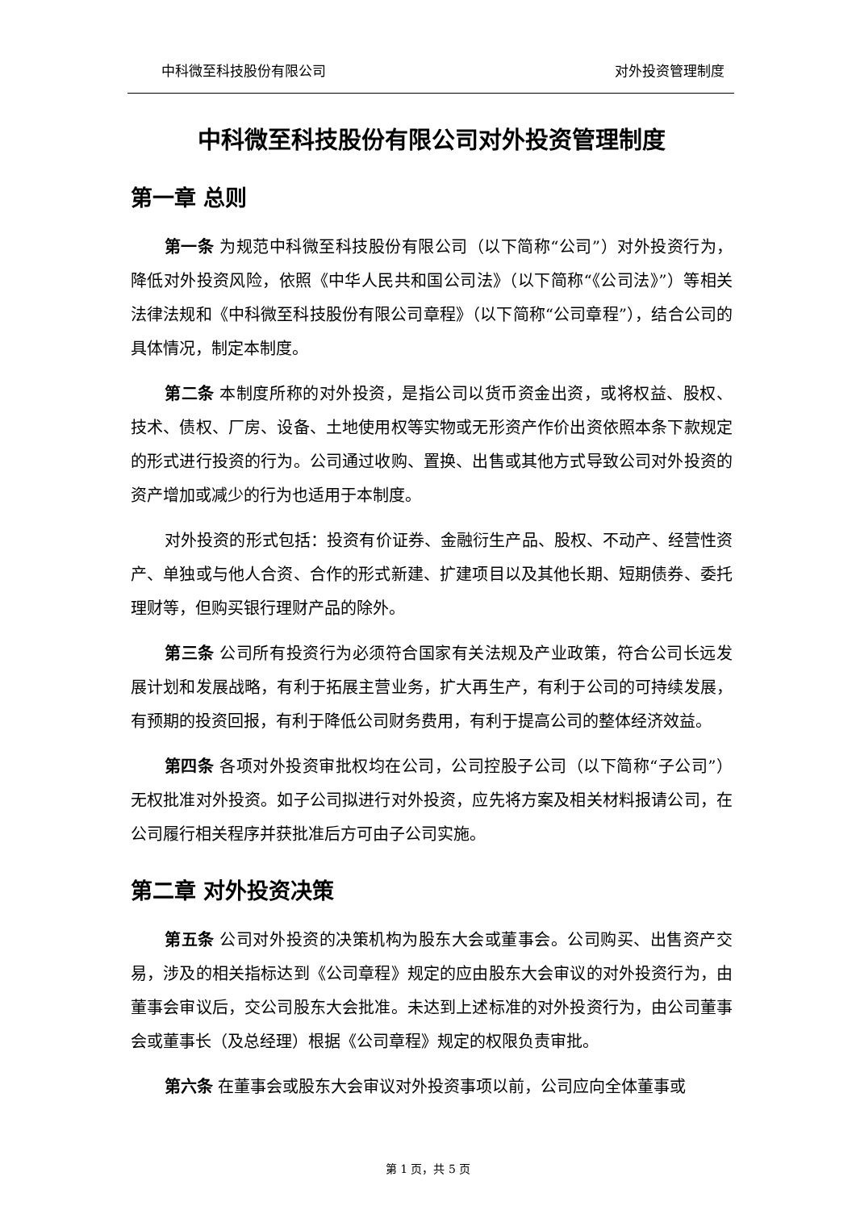中科微至科技股份有限公司 对外投资管理制度
中科微至科技股份有限公司对外投资管理制度
第一章 总则
第一条 为规范中科微至科技股份有限公司（以下简称“公司”）对外投资行为，降低对外投资风险，依照《中华人民共和国公司法》（以下简称“《公司法》”）等相关法律法规和《中科微至科技股份有限公司章程》（以下简称“公司章程”），结合公司的具体情况，制定本制度。
第二条 本制度所称的对外投资，是指公司以货币资金出资，或将权益、股权、技术、债权、厂房、设备、土地使用权等实物或无形资产作价出资依照本条下款规定的形式进行投资的行为。公司通过收购、置换、出售或其他方式导致公司对外投资的资产增加或减少的行为也适用于本制度。
对外投资的形式包括：投资有价证券、金融衍生产品、股权、不动产、经营性资产、单独或与他人合资、合作的形式新建、扩建项目以及其他长期、短期债券、委托理财等，但购买银行理财产品的除外。
第三条 公司所有投资行为必须符合国家有关法规及产业政策，符合公司长远发展计划和发展战略，有利于拓展主营业务，扩大再生产，有利于公司的可持续发展，有预期的投资回报，有利于降低公司财务费用，有利于提高公司的整体经济效益。
第四条 各项对外投资审批权均在公司，公司控股子公司（以下简称“子公司”）无权批准对外投资。如子公司拟进行对外投资，应先将方案及相关材料报请公司，在公司履行相关程序并获批准后方可由子公司实施。
第二章 对外投资决策
第五条 公司对外投资的决策机构为股东大会或董事会。公司购买、出售资产交易，涉及的相关指标达到《公司章程》规定的应由股东大会审议的对外投资行为，由董事会审议后，交公司股东大会批准。未达到上述标准的对外投资行为，由公司董事会或董事长（及总经理）根据《公司章程》规定的权限负责审批。
第六条 在董事会或股东大会审议对外投资事项以前，公司应向全体董事或
第 1 页，共 5 页